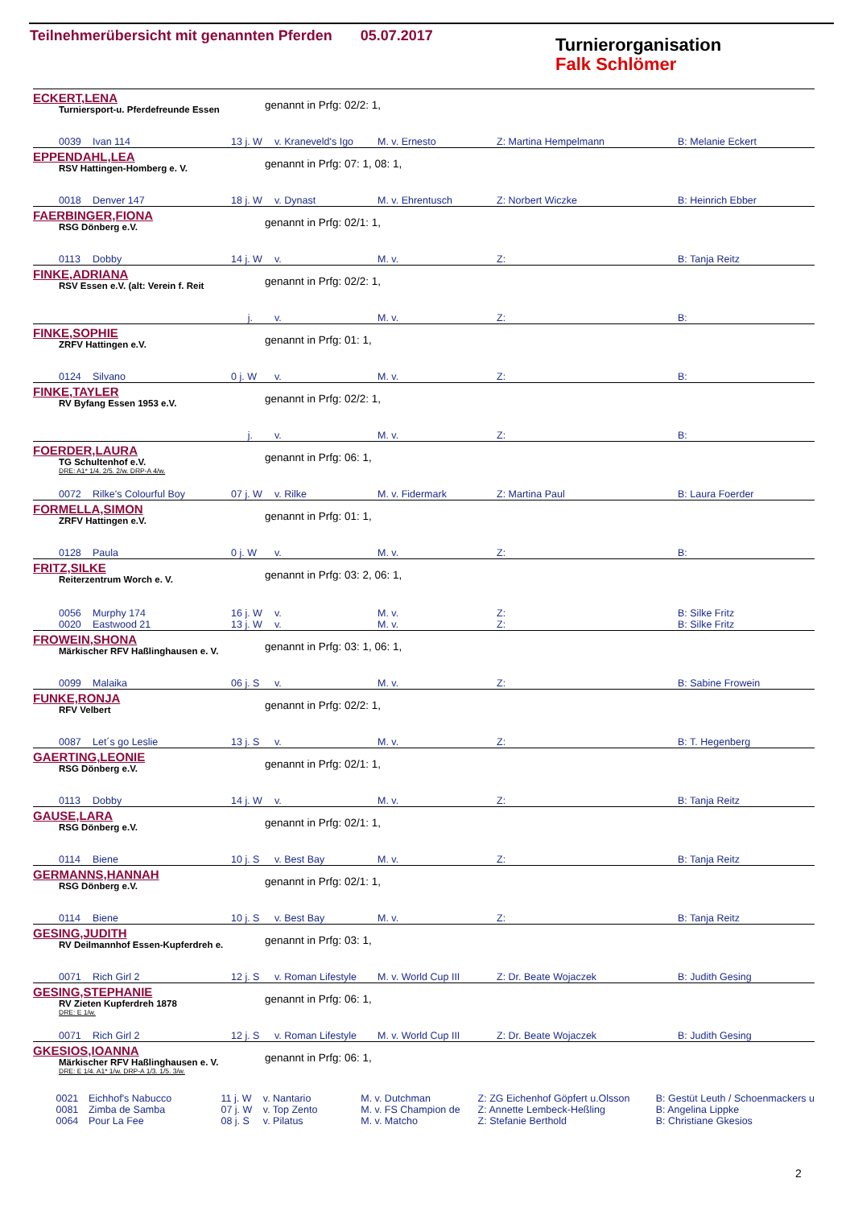Teilnehmerübersicht mit genannten Pferden 05.07.2017
Turnierorganisation
Falk Schlömer
ECKERT,LENA
Turniersport-u. Pferdefreunde Essen
genannt in Prfg: 02/2: 1,
| | 0039 | Ivan 114 | 13 j. W | v. Kraneveld's Igo | M. v. Ernesto | Z: Martina Hempelmann | B: Melanie Eckert |
EPPENDAHL,LEA
RSV Hattingen-Homberg e. V.
genannt in Prfg: 07: 1, 08: 1,
| | 0018 | Denver 147 | 18 j. W | v. Dynast | M. v. Ehrentusch | Z: Norbert Wiczke | B: Heinrich Ebber |
FAERBINGER,FIONA
RSG Dönberg e.V.
genannt in Prfg: 02/1: 1,
| | 0113 | Dobby | 14 j. W | v. | M. v. | Z: | B: Tanja Reitz |
FINKE,ADRIANA
RSV Essen e.V. (alt: Verein f. Reit
genannt in Prfg: 02/2: 1,
| | | | j. | v. | M. v. | Z: | B: |
FINKE,SOPHIE
ZRFV Hattingen e.V.
genannt in Prfg: 01: 1,
| | 0124 | Silvano | 0 j. W | v. | M. v. | Z: | B: |
FINKE,TAYLER
RV Byfang Essen 1953 e.V.
genannt in Prfg: 02/2: 1,
| | | | j. | v. | M. v. | Z: | B: |
FOERDER,LAURA
TG Schultenhof e.V.
DRE: A1* 1/4. 2/5. 2/w. DRP-A 4/w.
genannt in Prfg: 06: 1,
| | 0072 | Rilke's Colourful Boy | 07 j. W | v. Rilke | M. v. Fidermark | Z: Martina Paul | B: Laura Foerder |
FORMELLA,SIMON
ZRFV Hattingen e.V.
genannt in Prfg: 01: 1,
| | 0128 | Paula | 0 j. W | v. | M. v. | Z: | B: |
FRITZ,SILKE
Reiterzentrum Worch e. V.
genannt in Prfg: 03: 2, 06: 1,
| | 0056 | Murphy 174 | 16 j. W | v. | M. v. | Z: | B: Silke Fritz |
| | 0020 | Eastwood 21 | 13 j. W | v. | M. v. | Z: | B: Silke Fritz |
FROWEIN,SHONA
Märkischer RFV Haßlinghausen e. V.
genannt in Prfg: 03: 1, 06: 1,
| | 0099 | Malaika | 06 j. S | v. | M. v. | Z: | B: Sabine Frowein |
FUNKE,RONJA
RFV Velbert
genannt in Prfg: 02/2: 1,
| | 0087 | Let´s go Leslie | 13 j. S | v. | M. v. | Z: | B: T. Hegenberg |
GAERTING,LEONIE
RSG Dönberg e.V.
genannt in Prfg: 02/1: 1,
| | 0113 | Dobby | 14 j. W | v. | M. v. | Z: | B: Tanja Reitz |
GAUSE,LARA
RSG Dönberg e.V.
genannt in Prfg: 02/1: 1,
| | 0114 | Biene | 10 j. S | v. Best Bay | M. v. | Z: | B: Tanja Reitz |
GERMANNS,HANNAH
RSG Dönberg e.V.
genannt in Prfg: 02/1: 1,
| | 0114 | Biene | 10 j. S | v. Best Bay | M. v. | Z: | B: Tanja Reitz |
GESING,JUDITH
RV Deilmannhof Essen-Kupferdreh e.
genannt in Prfg: 03: 1,
| | 0071 | Rich Girl 2 | 12 j. S | v. Roman Lifestyle | M. v. World Cup III | Z: Dr. Beate Wojaczek | B: Judith Gesing |
GESING,STEPHANIE
RV Zieten Kupferdreh 1878
DRE: E 1/w.
genannt in Prfg: 06: 1,
| | 0071 | Rich Girl 2 | 12 j. S | v. Roman Lifestyle | M. v. World Cup III | Z: Dr. Beate Wojaczek | B: Judith Gesing |
GKESIOS,IOANNA
Märkischer RFV Haßlinghausen e. V.
DRE: E 1/4. A1* 1/w. DRP-A 1/3. 1/5. 3/w.
genannt in Prfg: 06: 1,
| | 0021 | Eichhof's Nabucco | 11 j. W | v. Nantario | M. v. Dutchman | Z: ZG Eichenhof Göpfert u.Olsson | B: Gestüt Leuth / Schoenmackers u |
| | 0081 | Zimba de Samba | 07 j. W | v. Top Zento | M. v. FS Champion de | Z: Annette Lembeck-Heßling | B: Angelina Lippke |
| | 0064 | Pour La Fee | 08 j. S | v. Pilatus | M. v. Matcho | Z: Stefanie Berthold | B: Christiane Gkesios |
2